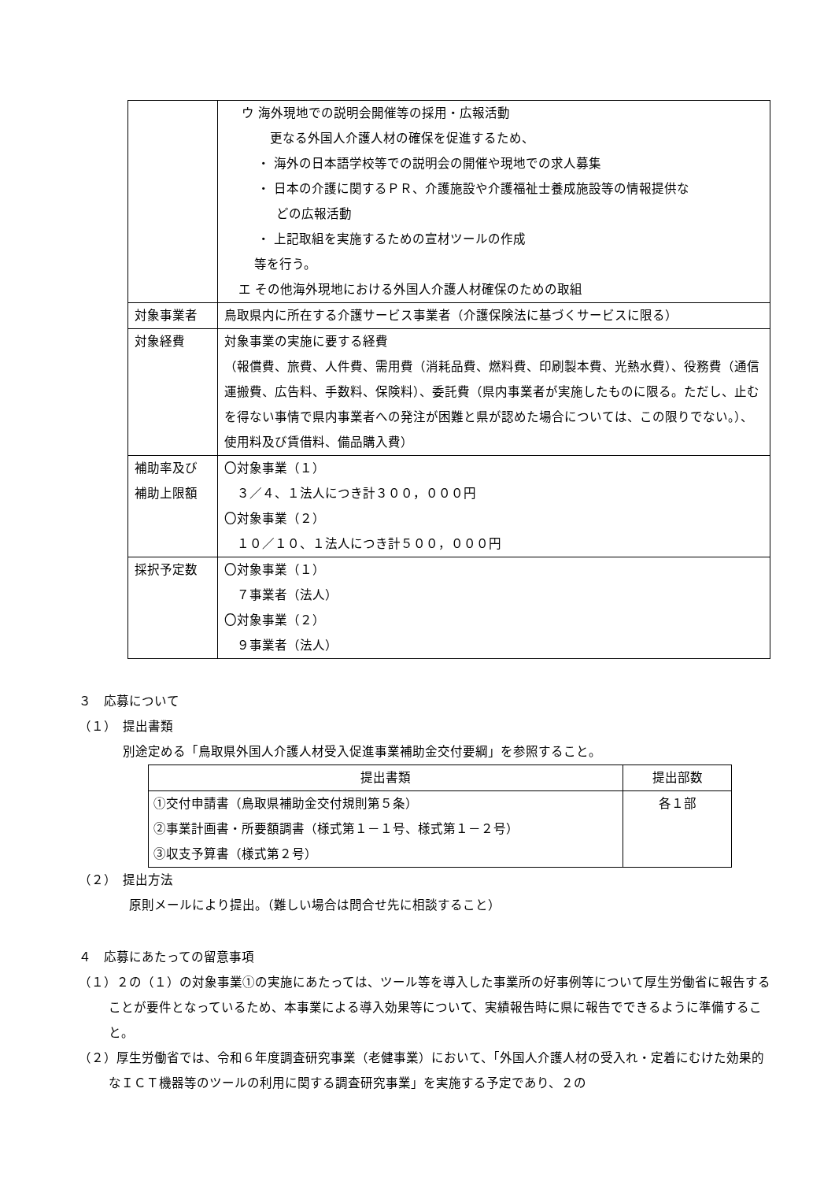| | ウ 海外現地での説明会開催等の採用・広報活動 更なる外国人介護人材の確保を促進するため、 ・ 海外の日本語学校等での説明会の開催や現地での求人募集 ・ 日本の介護に関するＰＲ、介護施設や介護福祉士養成施設等の情報提供な どの広報活動 ・ 上記取組を実施するための宣材ツールの作成 等を行う。 エ その他海外現地における外国人介護人材確保のための取組 |
| 対象事業者 | 鳥取県内に所在する介護サービス事業者（介護保険法に基づくサービスに限る） |
| 対象経費 | 対象事業の実施に要する経費 （報償費、旅費、人件費、需用費（消耗品費、燃料費、印刷製本費、光熱水費）、役務費（通信運搬費、広告料、手数料、保険料）、委託費（県内事業者が実施したものに限る。ただし、止むを得ない事情で県内事業者への発注が困難と県が認めた場合については、この限りでない。）、使用料及び賃借料、備品購入費） |
| 補助率及び 補助上限額 | 〇対象事業（１） ３／４、１法人につき計３００，０００円 〇対象事業（２） １０／１０、１法人につき計５００，０００円 |
| 採択予定数 | 〇対象事業（１） ７事業者（法人） 〇対象事業（２） ９事業者（法人） |
３　応募について
（１）　提出書類
別途定める「鳥取県外国人介護人材受入促進事業補助金交付要綱」を参照すること。
| 提出書類 | 提出部数 |
| --- | --- |
| ①交付申請書（鳥取県補助金交付規則第５条） ②事業計画書・所要額調書（様式第１－１号、様式第１－２号） ③収支予算書（様式第２号） | 各１部 |
（２）　提出方法
原則メールにより提出。（難しい場合は問合せ先に相談すること）
４　応募にあたっての留意事項
（１）２の（１）の対象事業①の実施にあたっては、ツール等を導入した事業所の好事例等について厚生労働省に報告することが要件となっているため、本事業による導入効果等について、実績報告時に県に報告でできるように準備すること。
（２）厚生労働省では、令和６年度調査研究事業（老健事業）において、「外国人介護人材の受入れ・定着にむけた効果的なＩＣＴ機器等のツールの利用に関する調査研究事業」を実施する予定であり、２の